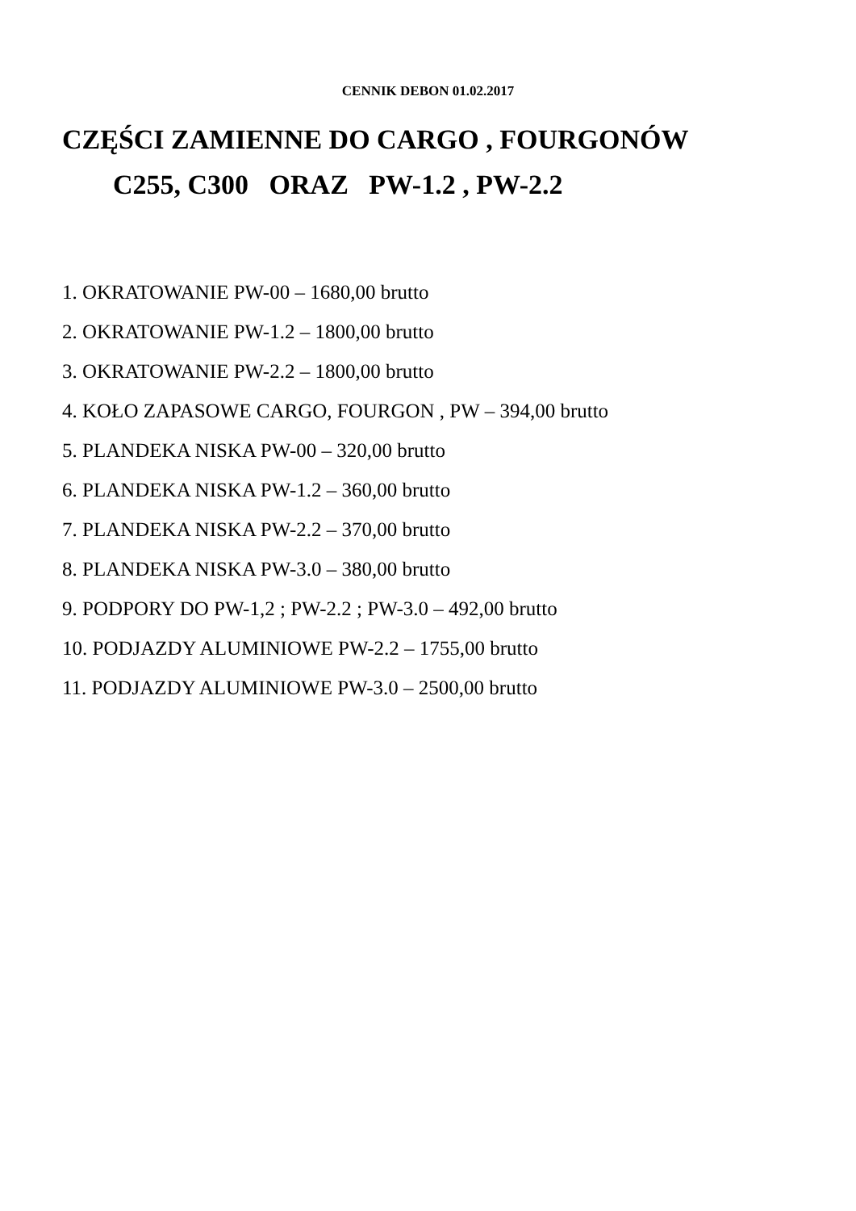CENNIK DEBON 01.02.2017
CZĘŚCI ZAMIENNE DO CARGO , FOURGONÓW
C255, C300 ORAZ PW-1.2 , PW-2.2
1. OKRATOWANIE PW-00 – 1680,00 brutto
2. OKRATOWANIE PW-1.2 – 1800,00 brutto
3. OKRATOWANIE PW-2.2 – 1800,00 brutto
4. KOŁO ZAPASOWE CARGO, FOURGON , PW – 394,00 brutto
5. PLANDEKA NISKA PW-00 – 320,00 brutto
6. PLANDEKA NISKA PW-1.2 – 360,00 brutto
7. PLANDEKA NISKA PW-2.2 – 370,00 brutto
8. PLANDEKA NISKA PW-3.0 – 380,00 brutto
9. PODPORY DO PW-1,2 ; PW-2.2 ; PW-3.0 – 492,00 brutto
10. PODJAZDY ALUMINIOWE PW-2.2 – 1755,00 brutto
11. PODJAZDY ALUMINIOWE PW-3.0 – 2500,00 brutto